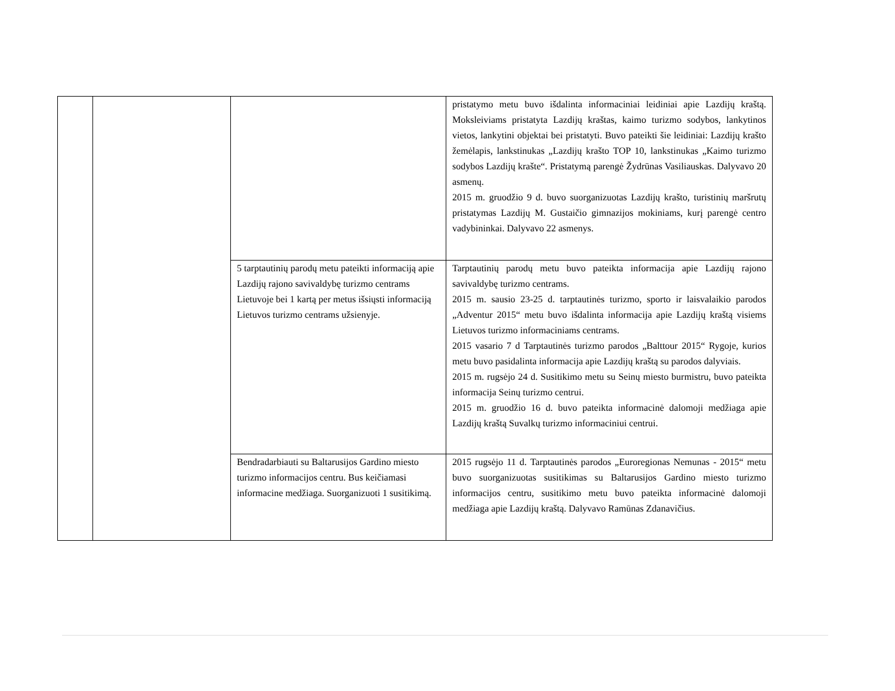| | | | pristatymo metu buvo išdalinta informaciniai leidiniai apie Lazdijų kraštą. Moksleiviams pristatyta Lazdijų kraštas, kaimo turizmo sodybos, lankytinos vietos, lankytini objektai bei pristatyti. Buvo pateikti šie leidiniai: Lazdijų krašto žemėlapis, lankstinukas „Lazdijų krašto TOP 10, lankstinukas „Kaimo turizmo sodybos Lazdijų krašte“. Pristatymą parengė Žydrūnas Vasiliauskas. Dalyvavo 20 asmenų. 2015 m. gruodžio 9 d. buvo suorganizuotas Lazdijų krašto, turistinių maršrutų pristatymas Lazdijų M. Gustaičio gimnazijos mokiniams, kurį parengė centro vadybininkai. Dalyvavo 22 asmenys. |
| | | 5 tarptautinių parodų metu pateikti informaciją apie Lazdijų rajono savivaldybę turizmo centrams Lietuvoje bei 1 kartą per metus išsiųsti informaciją Lietuvos turizmo centrams užsienyje. | Tarptautinių parodų metu buvo pateikta informacija apie Lazdijų rajono savivaldybę turizmo centrams. 2015 m. sausio 23-25 d. tarptautinės turizmo, sporto ir laisvalaikio parodos „Adventur 2015“ metu buvo išdalinta informacija apie Lazdijų kraštą visiems Lietuvos turizmo informaciniams centrams. 2015 vasario 7 d Tarptautinės turizmo parodos „Balttour 2015“ Rygoje, kurios metu buvo pasidalinta informacija apie Lazdijų kraštą su parodos dalyviais. 2015 m. rugsėjo 24 d. Susitikimo metu su Seinų miesto burmistru, buvo pateikta informacija Seinų turizmo centrui. 2015 m. gruodžio 16 d. buvo pateikta informacinė dalomoji medžiaga apie Lazdijų kraštą Suvalkų turizmo informaciniui centrui. |
| | | Bendradarbiauti su Baltarusijos Gardino miesto turizmo informacijos centru. Bus keičiamasi informacine medžiaga. Suorganizuoti 1 susitikimą. | 2015 rugsėjo 11 d. Tarptautinės parodos „Euroregionas Nemunas - 2015“ metu buvo suorganizuotas susitikimas su Baltarusijos Gardino miesto turizmo informacijos centru, susitikimo metu buvo pateikta informacinė dalomoji medžiaga apie Lazdijų kraštą. Dalyvavo Ramūnas Zdanavičius. |